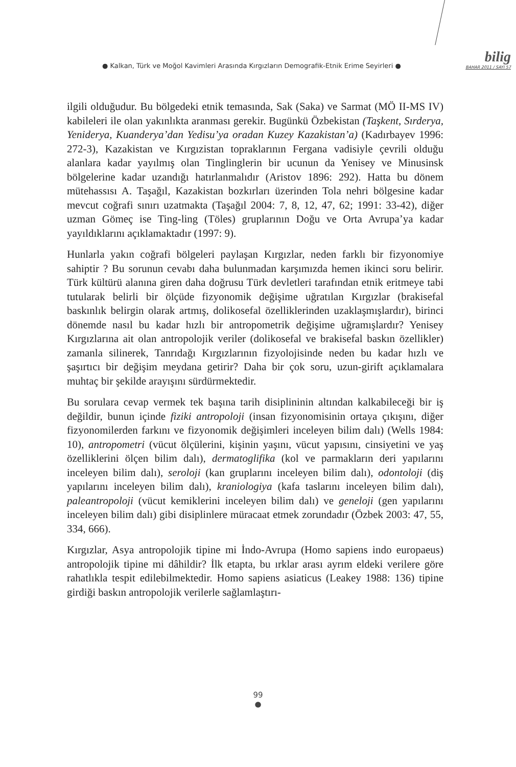● Kalkan, Türk ve Moğol Kavimleri Arasında Kırgızların Demografik-Etnik Erime Seyirleri ●
bilig
BAHAR 2011 / SAYI 57
ilgili olduğudur. Bu bölgedeki etnik temasında, Sak (Saka) ve Sarmat (MÖ II-MS IV) kabileleri ile olan yakınlıkta aranması gerekir. Bugünkü Özbekistan (Taşkent, Sırderya, Yeniderya, Kuanderya’dan Yedisu’ya oradan Kuzey Kazakistan’a) (Kadırbayev 1996: 272-3), Kazakistan ve Kırgızistan topraklarının Fergana vadisiyle çevrili olduğu alanlara kadar yayılmış olan Tinglinglerin bir ucunun da Yenisey ve Minusinsk bölgelerine kadar uzandığı hatırlanmalıdır (Aristov 1896: 292). Hatta bu dönem mütehassısı A. Taşağıl, Kazakistan bozkırları üzerinden Tola nehri bölgesine kadar mevcut coğrafi sınırı uzatmakta (Taşağıl 2004: 7, 8, 12, 47, 62; 1991: 33-42), diğer uzman Gömeç ise Ting-ling (Töles) gruplarının Doğu ve Orta Avrupa’ya kadar yayıldıklarını açıklamaktadır (1997: 9).
Hunlarla yakın coğrafi bölgeleri paylaşan Kırgızlar, neden farklı bir fizyonomiye sahiptir ? Bu sorunun cevabı daha bulunmadan karşımızda hemen ikinci soru belirir. Türk kültürü alanına giren daha doğrusu Türk devletleri tarafından etnik eritmeye tabi tutularak belirli bir ölçüde fizyonomik değişime uğratılan Kırgızlar (brakisefal baskınlık belirgin olarak artmış, dolikosefal özelliklerinden uzaklaşmışlardır), birinci dönemde nasıl bu kadar hızlı bir antropometrik değişime uğramışlardır? Yenisey Kırgızlarına ait olan antropolojik veriler (dolikosefal ve brakisefal baskın özellikler) zamanla silinerek, Tanrıdağı Kırgızlarının fizyolojisinde neden bu kadar hızlı ve şaşırtıcı bir değişim meydana getirir? Daha bir çok soru, uzun-girift açıklamalara muhtaç bir şekilde arayışını sürdürmektedir.
Bu sorulara cevap vermek tek başına tarih disiplininin altından kalkabileceği bir iş değildir, bunun içinde fiziki antropoloji (insan fizyonomisinin ortaya çıkışını, diğer fizyonomilerden farkını ve fizyonomik değişimleri inceleyen bilim dalı) (Wells 1984: 10), antropometri (vücut ölçülerini, kişinin yaşını, vücut yapısını, cinsiyetini ve yaş özelliklerini ölçen bilim dalı), dermatoglifika (kol ve parmakların deri yapılarını inceleyen bilim dalı), seroloji (kan gruplarını inceleyen bilim dalı), odontoloji (diş yapılarını inceleyen bilim dalı), kraniologiya (kafa taslarını inceleyen bilim dalı), paleantropoloji (vücut kemiklerini inceleyen bilim dalı) ve geneloji (gen yapılarını inceleyen bilim dalı) gibi disiplinlere müracaat etmek zorundadır (Özbek 2003: 47, 55, 334, 666).
Kırgızlar, Asya antropolojik tipine mi İndo-Avrupa (Homo sapiens indo europaeus) antropolojik tipine mi dâhildir? İlk etapta, bu ırklar arası ayrım eldeki verilere göre rahatlıkla tespit edilebilmektedir. Homo sapiens asiaticus (Leakey 1988: 136) tipine girdiği baskın antropolojik verilerle sağlamlaştırı-
99
●